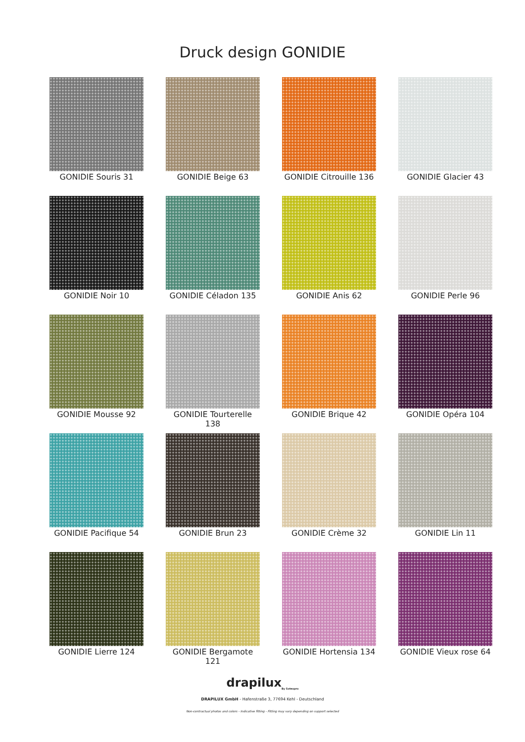Druck design GONIDIE
GONIDIE Souris 31
GONIDIE Beige 63
GONIDIE Citrouille 136
GONIDIE Glacier 43
GONIDIE Noir 10
GONIDIE Céladon 135
GONIDIE Anis 62
GONIDIE Perle 96
GONIDIE Mousse 92
GONIDIE Tourterelle 138
GONIDIE Brique 42
GONIDIE Opéra 104
GONIDIE Pacifique 54
GONIDIE Brun 23
GONIDIE Crème 32
GONIDIE Lin 11
GONIDIE Lierre 124
GONIDIE Bergamote 121
GONIDIE Hortensia 134
GONIDIE Vieux rose 64
drapilux<sub>By Sotexpro</sub>
DRAPILUX GmbH - Hafenstraße 3, 77694 Kehl - Deutschland
Non-contractual photos and colors - Indicative fitting - Fitting may vary depending on support selected